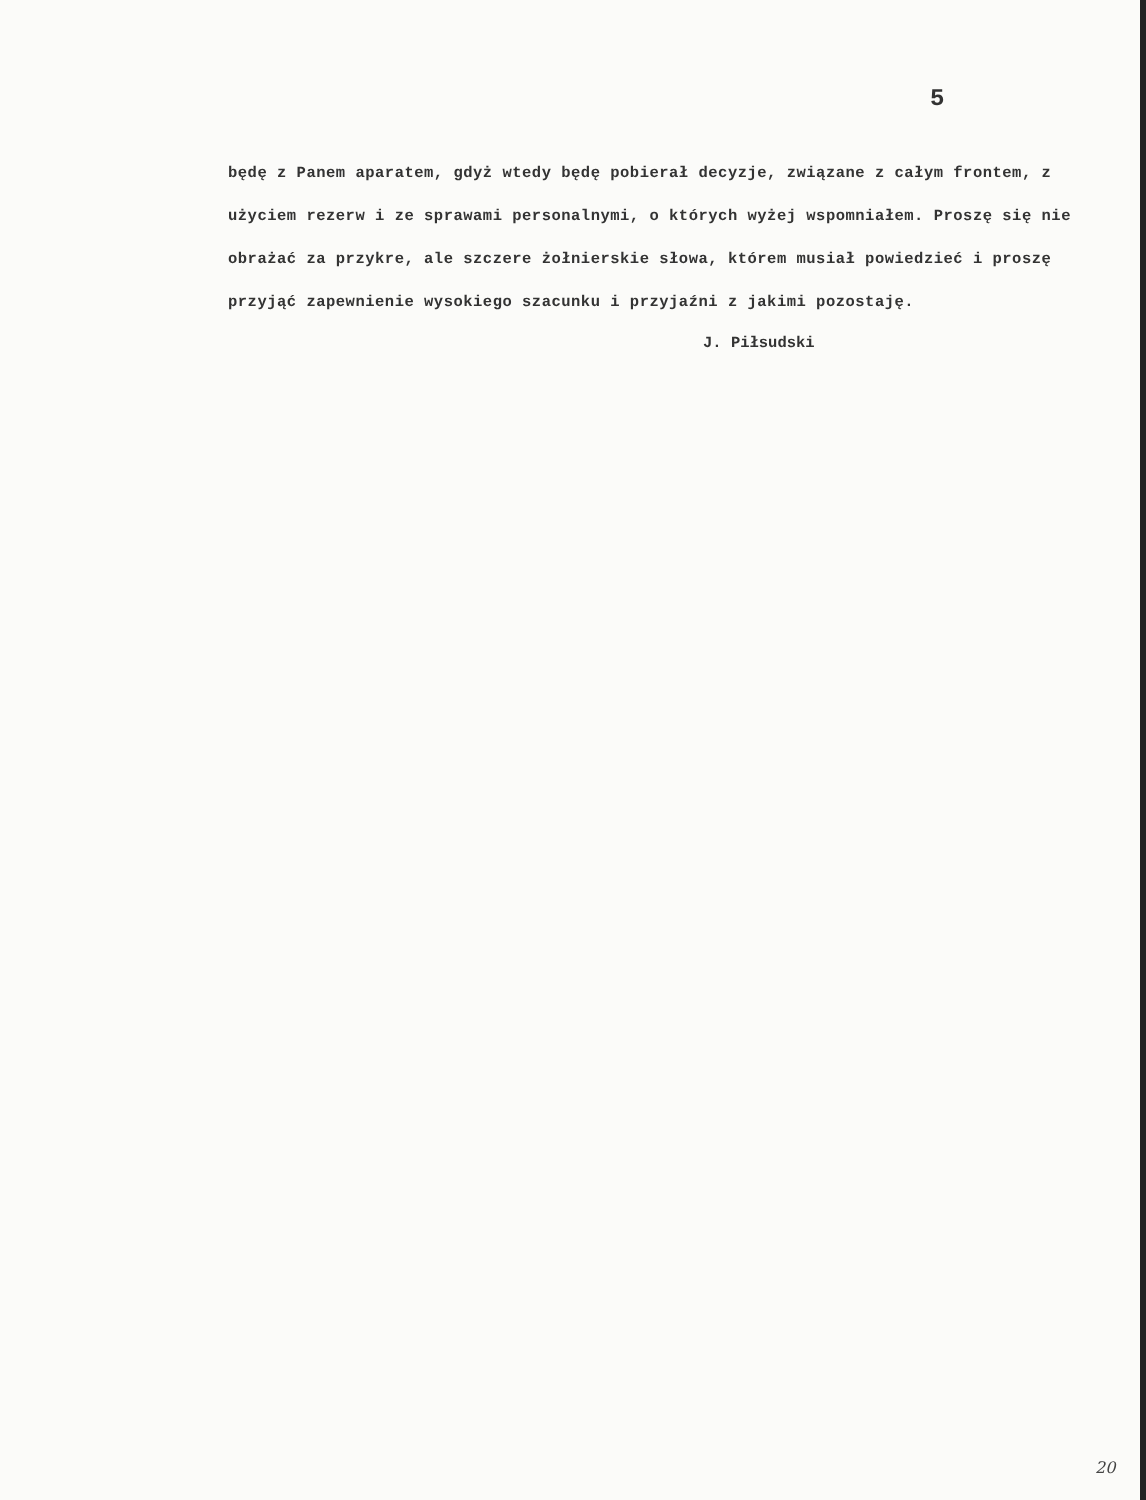5
będę z Panem aparatem, gdyż wtedy będę pobierał decyzje, związane z całym frontem, z użyciem rezerw i ze sprawami personalnymi, o których wyżej wspomniałem. Proszę się nie obrażać za przykre, ale szczere żołnierskie słowa, którem musiał powiedzieć i proszę przyjąć zapewnienie wysokiego szacunku i przyjaźni z jakimi pozostaję.
J. Piłsudski
20